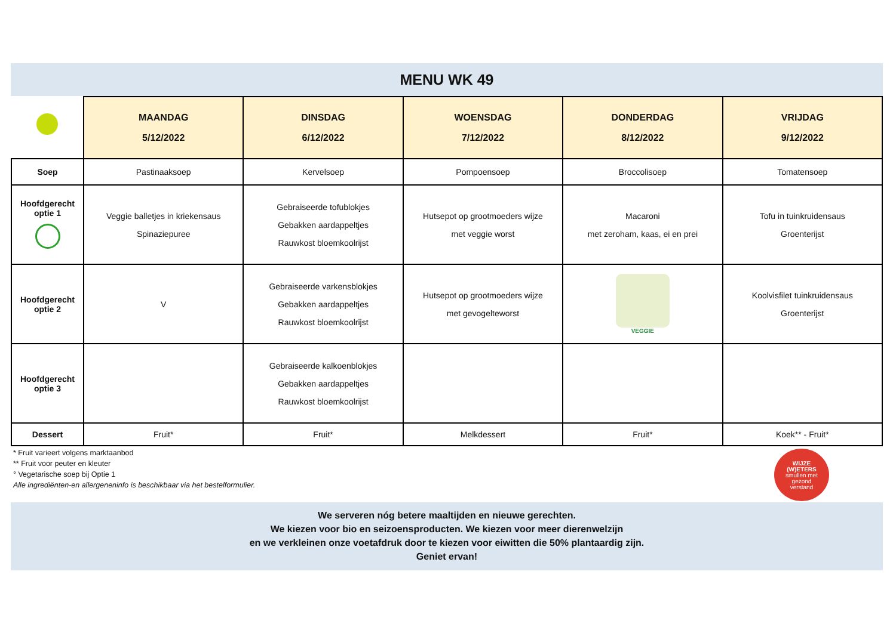MENU WK 49
| | MAANDAG 5/12/2022 | DINSDAG 6/12/2022 | WOENSDAG 7/12/2022 | DONDERDAG 8/12/2022 | VRIJDAG 9/12/2022 |
| --- | --- | --- | --- | --- | --- |
| Soep | Pastinaaksoep | Kervelsoep | Pompoensoep | Broccolisoep | Tomatensoep |
| Hoofdgerecht optie 1 | Veggie balletjes in kriekensaus Spinaziepuree | Gebraiseerde tofublokjes Gebakken aardappeltjes Rauwkost bloemkoolrijst | Hutsepot op grootmoeders wijze met veggie worst | Macaroni met zeroham, kaas, ei en prei | Tofu in tuinkruidensaus Groenterijst |
| Hoofdgerecht optie 2 | V | Gebraiseerde varkensblokjes Gebakken aardappeltjes Rauwkost bloemkoolrijst | Hutsepot op grootmoeders wijze met gevogelteworst | VEGGIE | Koolvisfilet tuinkruidensaus Groenterijst |
| Hoofdgerecht optie 3 | | Gebraiseerde kalkoenblokjes Gebakken aardappeltjes Rauwkost bloemkoolrijst | | | |
| Dessert | Fruit* | Fruit* | Melkdessert | Fruit* | Koek** - Fruit* |
* Fruit varieert volgens marktaanbod
** Fruit voor peuter en kleuter
° Vegetarische soep bij Optie 1
Alle ingrediënten-en allergeneninfo is beschikbaar via het bestelformulier.
WIJZE
(W)ETERS
smullen met
gezond
verstand
We serveren nóg betere maaltijden en nieuwe gerechten.
We kiezen voor bio en seizoensproducten. We kiezen voor meer dierenwelzijn
en we verkleinen onze voetafdruk door te kiezen voor eiwitten die 50% plantaardig zijn.
Geniet ervan!